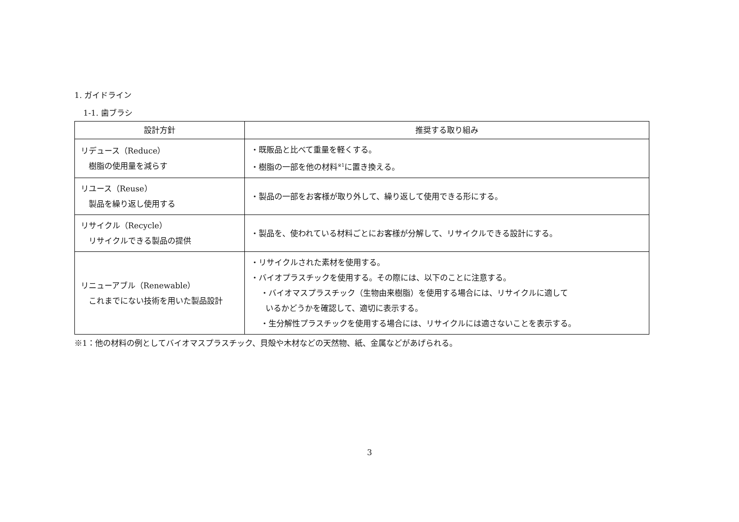1. ガイドライン
1-1. 歯ブラシ
| 設計方針 | 推奨する取り組み |
| --- | --- |
| リデュース（Reduce） 樹脂の使用量を減らす | ・既販品と比べて重量を軽くする。 ・樹脂の一部を他の材料<sup>※1</sup>に置き換える。 |
| リユース（Reuse） 製品を繰り返し使用する | ・製品の一部をお客様が取り外して、繰り返して使用できる形にする。 |
| リサイクル（Recycle） リサイクルできる製品の提供 | ・製品を、使われている材料ごとにお客様が分解して、リサイクルできる設計にする。 |
| リニューアブル（Renewable） これまでにない技術を用いた製品設計 | ・リサイクルされた素材を使用する。 ・バイオプラスチックを使用する。その際には、以下のことに注意する。 ・バイオマスプラスチック（生物由来樹脂）を使用する場合には、リサイクルに適して いるかどうかを確認して、適切に表示する。 ・生分解性プラスチックを使用する場合には、リサイクルには適さないことを表示する。 |
※1：他の材料の例としてバイオマスプラスチック、貝殻や木材などの天然物、紙、金属などがあげられる。
3